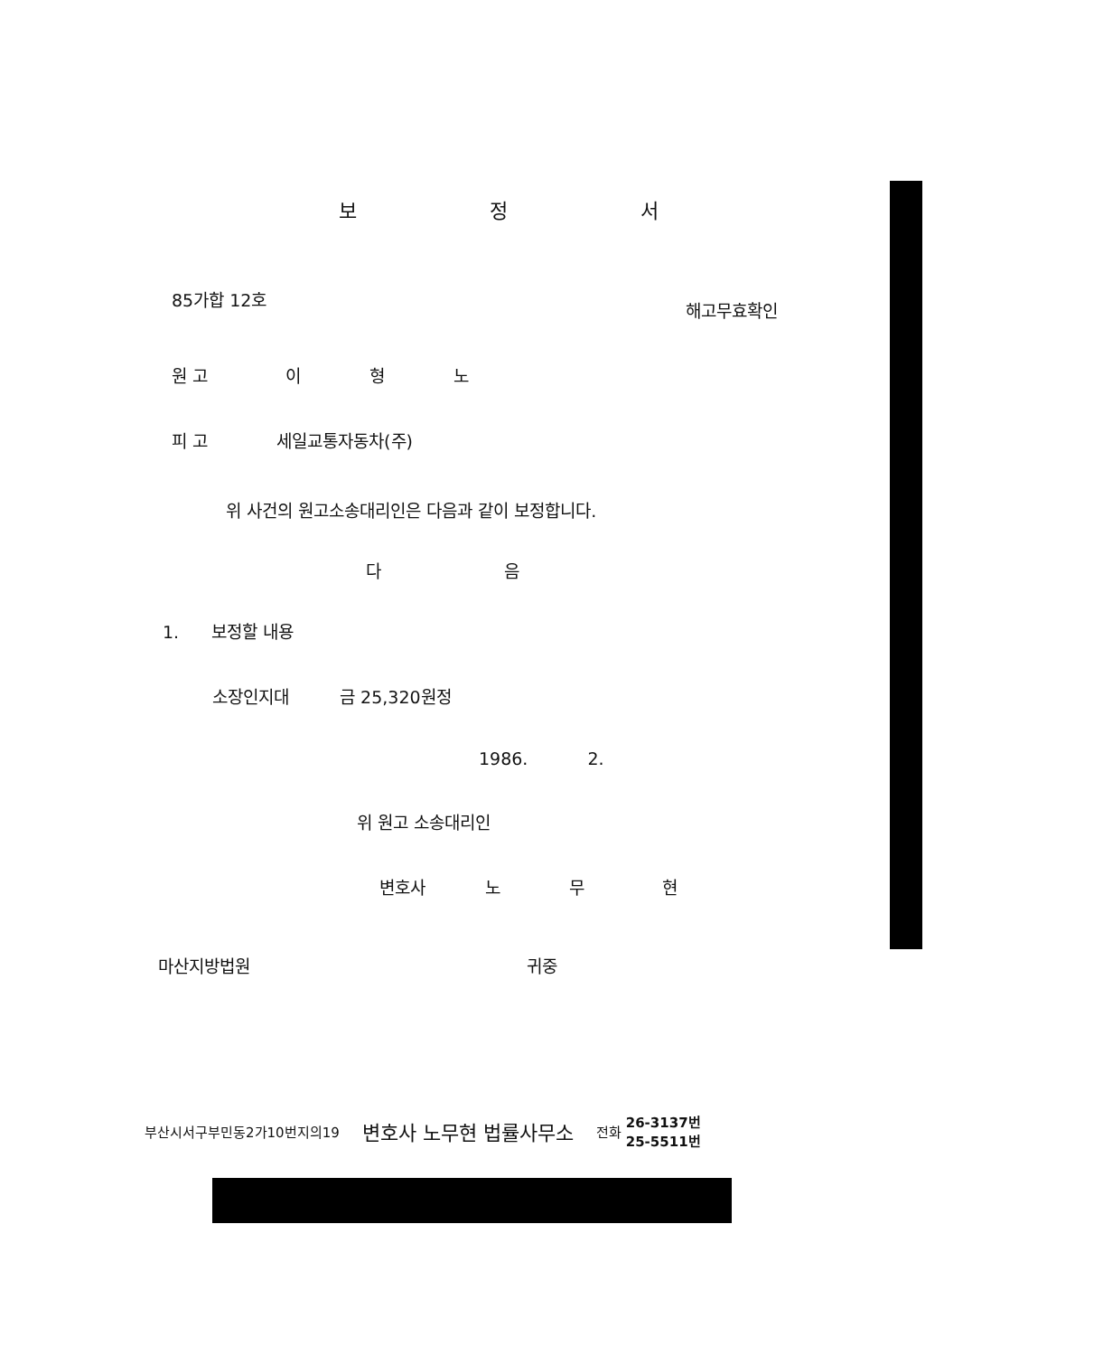보 정 서
85가합 12호 해고무효확인
원 고 이 형 노
피 고 세일교통자동차(주)
위 사건의 원고소송대리인은 다음과 같이 보정합니다.
다 음
1. 보정할 내용
소장인지대 금 25,320원정
1986. 2.
위 원고 소송대리인
변호사 노 무 현
마산지방법원 귀중
부산시서구부민동2가10번지의19 변호사 노무현 법률사무소 전화 26-3137번
25-5511번